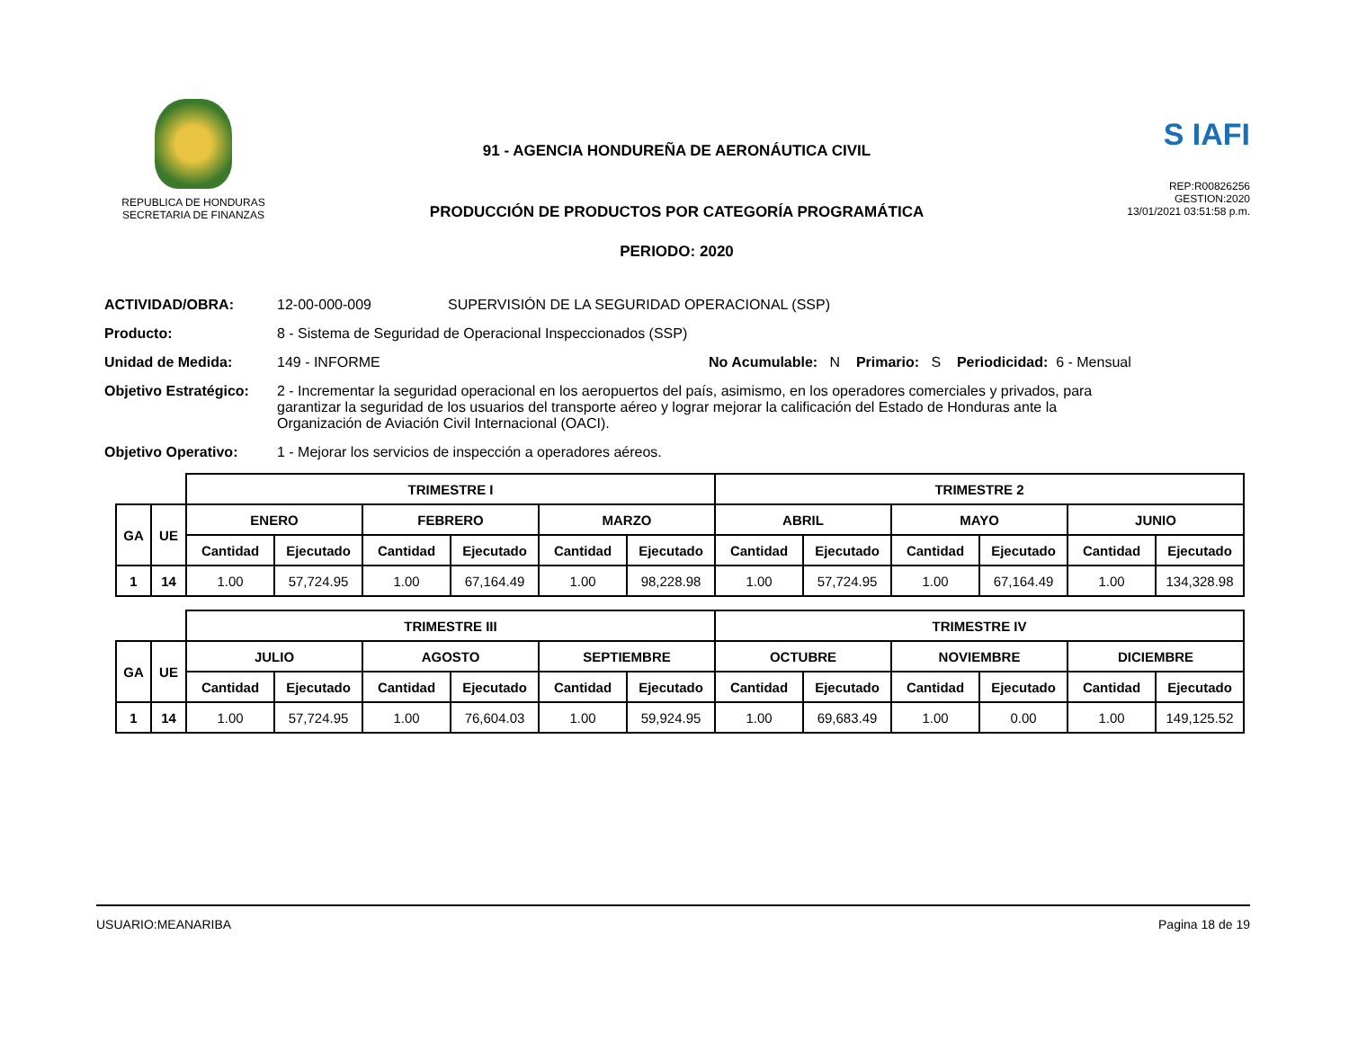REPUBLICA DE HONDURAS
SECRETARIA DE FINANZAS
91 - AGENCIA HONDUREÑA DE AERONÁUTICA CIVIL
PRODUCCIÓN DE PRODUCTOS POR CATEGORÍA PROGRAMÁTICA
PERIODO: 2020
S IAFI
REP:R00826256
GESTION:2020
13/01/2021 03:51:58 p.m.
ACTIVIDAD/OBRA: 12-00-000-009 SUPERVISIÓN DE LA SEGURIDAD OPERACIONAL (SSP)
Producto: 8 - Sistema de Seguridad de Operacional Inspeccionados (SSP)
Unidad de Medida: 149 - INFORME No Acumulable: N Primario: S Periodicidad: 6 - Mensual
Objetivo Estratégico: 2 - Incrementar la seguridad operacional en los aeropuertos del país, asimismo, en los operadores comerciales y privados, para garantizar la seguridad de los usuarios del transporte aéreo y lograr mejorar la calificación del Estado de Honduras ante la Organización de Aviación Civil Internacional (OACI).
Objetivo Operativo: 1 - Mejorar los servicios de inspección a operadores aéreos.
| | | TRIMESTRE I | | | | | | TRIMESTRE 2 | | | | | |
| GA | UE | ENERO | | FEBRERO | | MARZO | | ABRIL | | MAYO | | JUNIO | |
| | | Cantidad | Ejecutado | Cantidad | Ejecutado | Cantidad | Ejecutado | Cantidad | Ejecutado | Cantidad | Ejecutado | Cantidad | Ejecutado |
| 1 | 14 | 1.00 | 57,724.95 | 1.00 | 67,164.49 | 1.00 | 98,228.98 | 1.00 | 57,724.95 | 1.00 | 67,164.49 | 1.00 | 134,328.98 |
| | | TRIMESTRE III | | | | | | TRIMESTRE IV | | | | | |
| GA | UE | JULIO | | AGOSTO | | SEPTIEMBRE | | OCTUBRE | | NOVIEMBRE | | DICIEMBRE | |
| | | Cantidad | Ejecutado | Cantidad | Ejecutado | Cantidad | Ejecutado | Cantidad | Ejecutado | Cantidad | Ejecutado | Cantidad | Ejecutado |
| 1 | 14 | 1.00 | 57,724.95 | 1.00 | 76,604.03 | 1.00 | 59,924.95 | 1.00 | 69,683.49 | 1.00 | 0.00 | 1.00 | 149,125.52 |
USUARIO:MEANARIBA Pagina 18 de 19